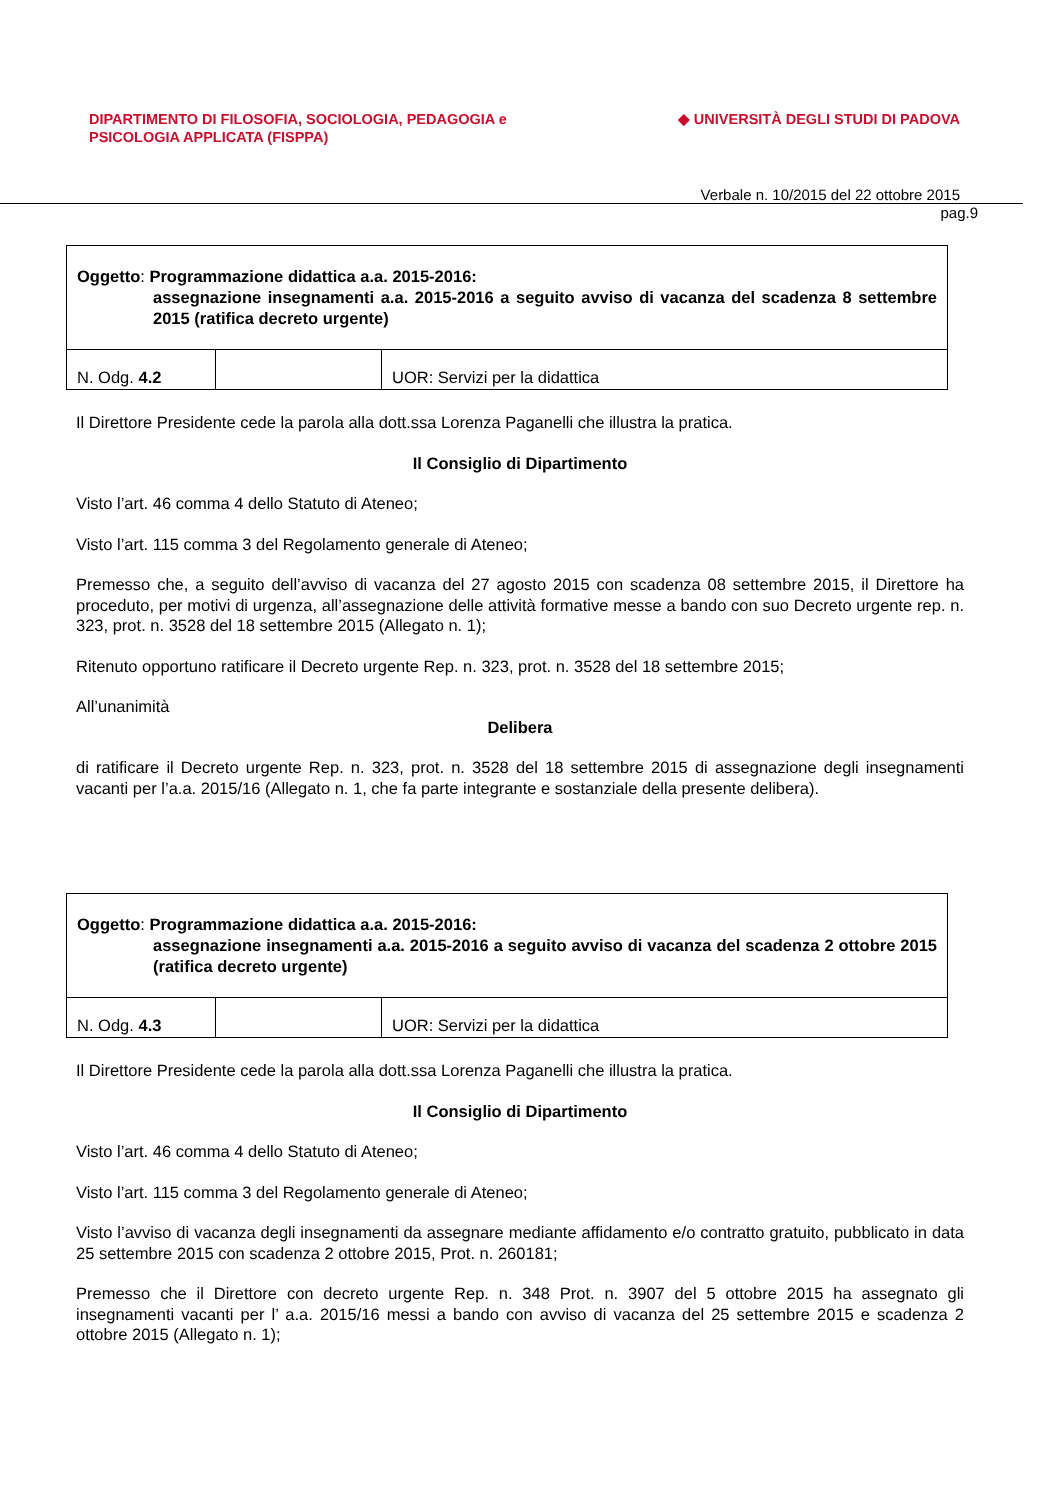DIPARTIMENTO DI FILOSOFIA, SOCIOLOGIA, PEDAGOGIA e
PSICOLOGIA APPLICATA (FISPPA)
◆ UNIVERSITÀ DEGLI STUDI DI PADOVA
Verbale n. 10/2015 del 22 ottobre 2015
pag.9
| Oggetto : Programmazione didattica a.a. 2015-2016: assegnazione insegnamenti a.a. 2015-2016 a seguito avviso di vacanza del scadenza 8 settembre 2015 (ratifica decreto urgente) | | |
| N. Odg. 4.2 | | UOR: Servizi per la didattica |
Il Direttore Presidente cede la parola alla dott.ssa Lorenza Paganelli che illustra la pratica.
Il Consiglio di Dipartimento
Visto l’art. 46 comma 4 dello Statuto di Ateneo;
Visto l’art. 115 comma 3 del Regolamento generale di Ateneo;
Premesso che, a seguito dell’avviso di vacanza del 27 agosto 2015 con scadenza 08 settembre 2015, il Direttore ha proceduto, per motivi di urgenza, all’assegnazione delle attività formative messe a bando con suo Decreto urgente rep. n. 323, prot. n. 3528 del 18 settembre 2015 (Allegato n. 1);
Ritenuto opportuno ratificare il Decreto urgente Rep. n. 323, prot. n. 3528 del 18 settembre 2015;
All’unanimità
Delibera
di ratificare il Decreto urgente Rep. n. 323, prot. n. 3528 del 18 settembre 2015 di assegnazione degli insegnamenti vacanti per l’a.a. 2015/16 (Allegato n. 1, che fa parte integrante e sostanziale della presente delibera).
| Oggetto : Programmazione didattica a.a. 2015-2016: assegnazione insegnamenti a.a. 2015-2016 a seguito avviso di vacanza del scadenza 2 ottobre 2015 (ratifica decreto urgente) | | |
| N. Odg. 4.3 | | UOR: Servizi per la didattica |
Il Direttore Presidente cede la parola alla dott.ssa Lorenza Paganelli che illustra la pratica.
Il Consiglio di Dipartimento
Visto l’art. 46 comma 4 dello Statuto di Ateneo;
Visto l’art. 115 comma 3 del Regolamento generale di Ateneo;
Visto l’avviso di vacanza degli insegnamenti da assegnare mediante affidamento e/o contratto gratuito, pubblicato in data 25 settembre 2015 con scadenza 2 ottobre 2015, Prot. n. 260181;
Premesso che il Direttore con decreto urgente Rep. n. 348 Prot. n. 3907 del 5 ottobre 2015 ha assegnato gli insegnamenti vacanti per l’ a.a. 2015/16 messi a bando con avviso di vacanza del 25 settembre 2015 e scadenza 2 ottobre 2015 (Allegato n. 1);